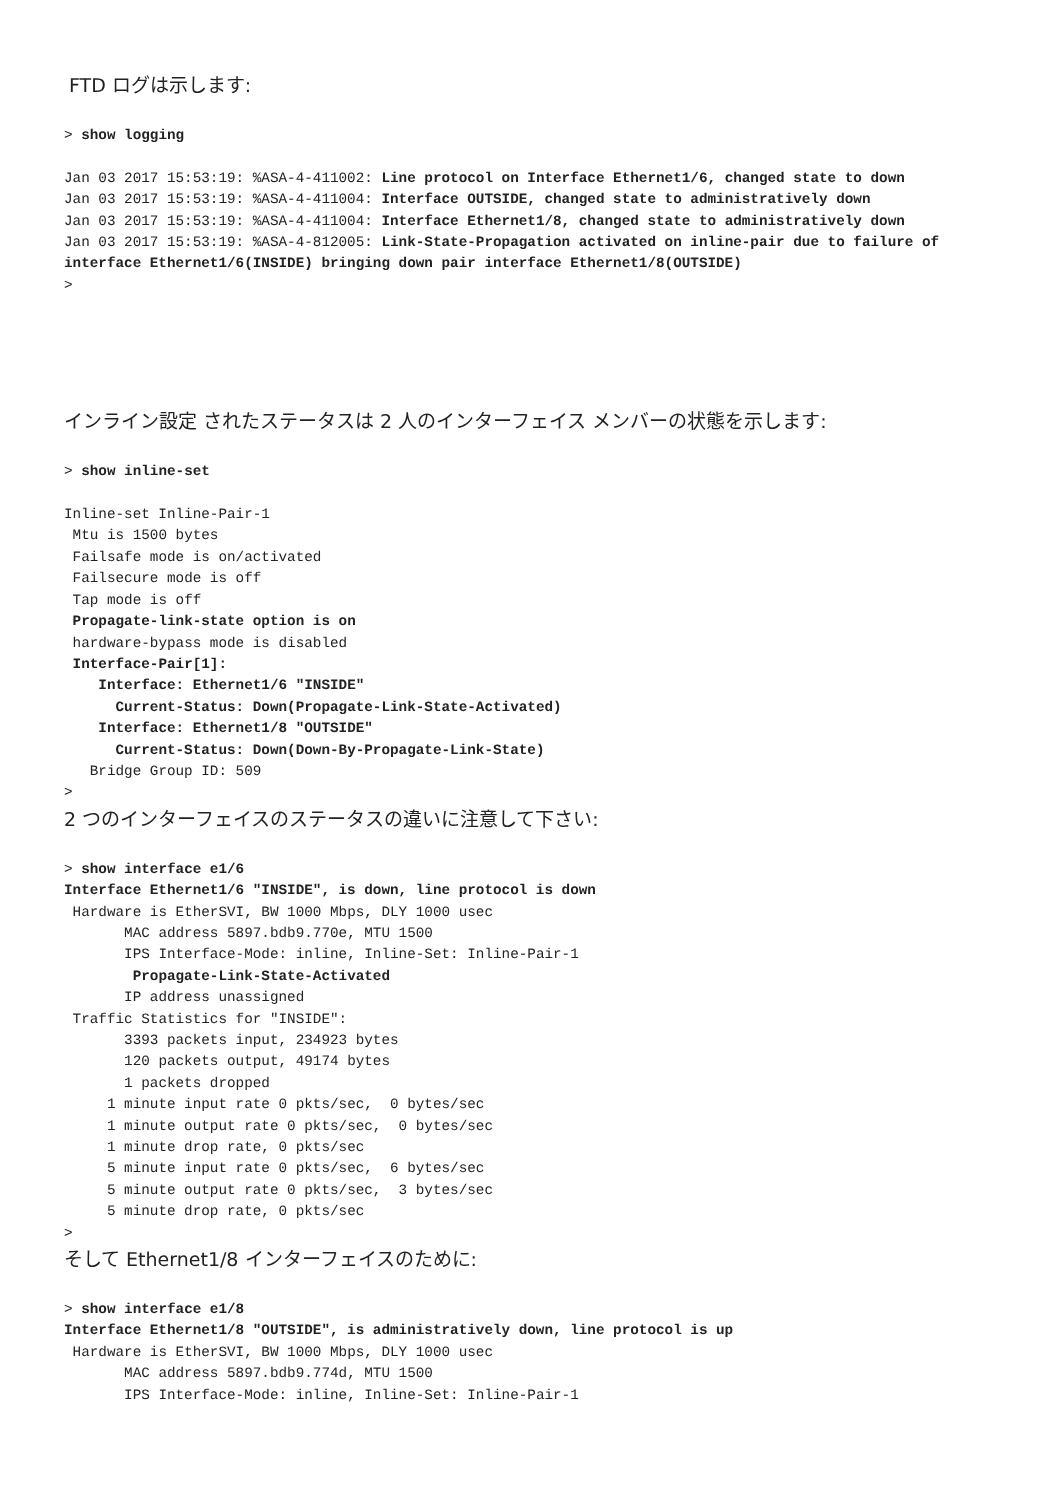FTD ログは示します:
> show logging

Jan 03 2017 15:53:19: %ASA-4-411002: Line protocol on Interface Ethernet1/6, changed state to down
Jan 03 2017 15:53:19: %ASA-4-411004: Interface OUTSIDE, changed state to administratively down
Jan 03 2017 15:53:19: %ASA-4-411004: Interface Ethernet1/8, changed state to administratively down
Jan 03 2017 15:53:19: %ASA-4-812005: Link-State-Propagation activated on inline-pair due to failure of interface Ethernet1/6(INSIDE) bringing down pair interface Ethernet1/8(OUTSIDE)
>
インライン設定 されたステータスは 2 人のインターフェイス メンバーの状態を示します:
> show inline-set

Inline-set Inline-Pair-1
 Mtu is 1500 bytes
 Failsafe mode is on/activated
 Failsecure mode is off
 Tap mode is off
 Propagate-link-state option is on
 hardware-bypass mode is disabled
 Interface-Pair[1]:
    Interface: Ethernet1/6 "INSIDE"
      Current-Status: Down(Propagate-Link-State-Activated)
    Interface: Ethernet1/8 "OUTSIDE"
      Current-Status: Down(Down-By-Propagate-Link-State)
   Bridge Group ID: 509
>
2 つのインターフェイスのステータスの違いに注意して下さい:
> show interface e1/6
Interface Ethernet1/6 "INSIDE", is down, line protocol is down
 Hardware is EtherSVI, BW 1000 Mbps, DLY 1000 usec
       MAC address 5897.bdb9.770e, MTU 1500
       IPS Interface-Mode: inline, Inline-Set: Inline-Pair-1
        Propagate-Link-State-Activated
       IP address unassigned
 Traffic Statistics for "INSIDE":
       3393 packets input, 234923 bytes
       120 packets output, 49174 bytes
       1 packets dropped
     1 minute input rate 0 pkts/sec,  0 bytes/sec
     1 minute output rate 0 pkts/sec,  0 bytes/sec
     1 minute drop rate, 0 pkts/sec
     5 minute input rate 0 pkts/sec,  6 bytes/sec
     5 minute output rate 0 pkts/sec,  3 bytes/sec
     5 minute drop rate, 0 pkts/sec
>
そして Ethernet1/8 インターフェイスのために:
> show interface e1/8
Interface Ethernet1/8 "OUTSIDE", is administratively down, line protocol is up
 Hardware is EtherSVI, BW 1000 Mbps, DLY 1000 usec
       MAC address 5897.bdb9.774d, MTU 1500
       IPS Interface-Mode: inline, Inline-Set: Inline-Pair-1